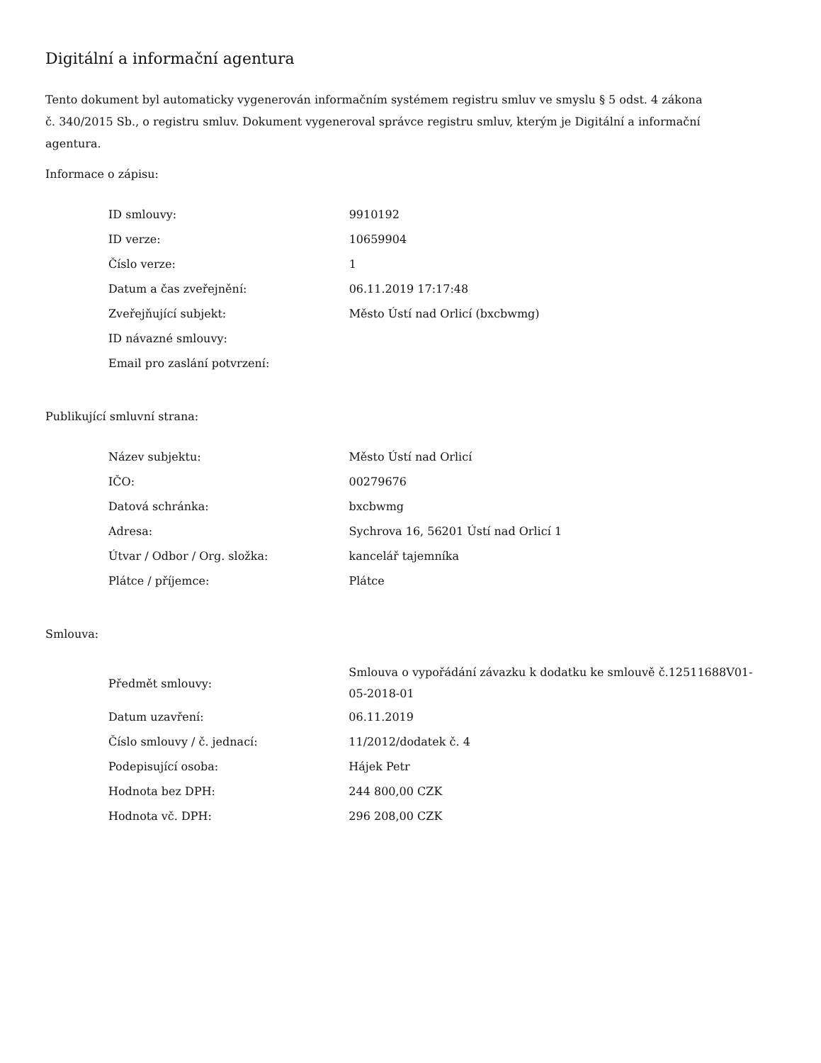Digitální a informační agentura
Tento dokument byl automaticky vygenerován informačním systémem registru smluv ve smyslu § 5 odst. 4 zákona
č. 340/2015 Sb., o registru smluv. Dokument vygeneroval správce registru smluv, kterým je Digitální a informační agentura.
Informace o zápisu:
| ID smlouvy: | 9910192 |
| ID verze: | 10659904 |
| Číslo verze: | 1 |
| Datum a čas zveřejnění: | 06.11.2019 17:17:48 |
| Zveřejňující subjekt: | Město Ústí nad Orlicí (bxcbwmg) |
| ID návazné smlouvy: | |
| Email pro zaslání potvrzení: | |
Publikující smluvní strana:
| Název subjektu: | Město Ústí nad Orlicí |
| IČO: | 00279676 |
| Datová schránka: | bxcbwmg |
| Adresa: | Sychrova 16, 56201 Ústí nad Orlicí 1 |
| Útvar / Odbor / Org. složka: | kancelář tajemníka |
| Plátce / příjemce: | Plátce |
Smlouva:
| Předmět smlouvy: | Smlouva o vypořádání závazku k dodatku ke smlouvě č.12511688V01-05-2018-01 |
| Datum uzavření: | 06.11.2019 |
| Číslo smlouvy / č. jednací: | 11/2012/dodatek č. 4 |
| Podepisující osoba: | Hájek Petr |
| Hodnota bez DPH: | 244 800,00 CZK |
| Hodnota vč. DPH: | 296 208,00 CZK |